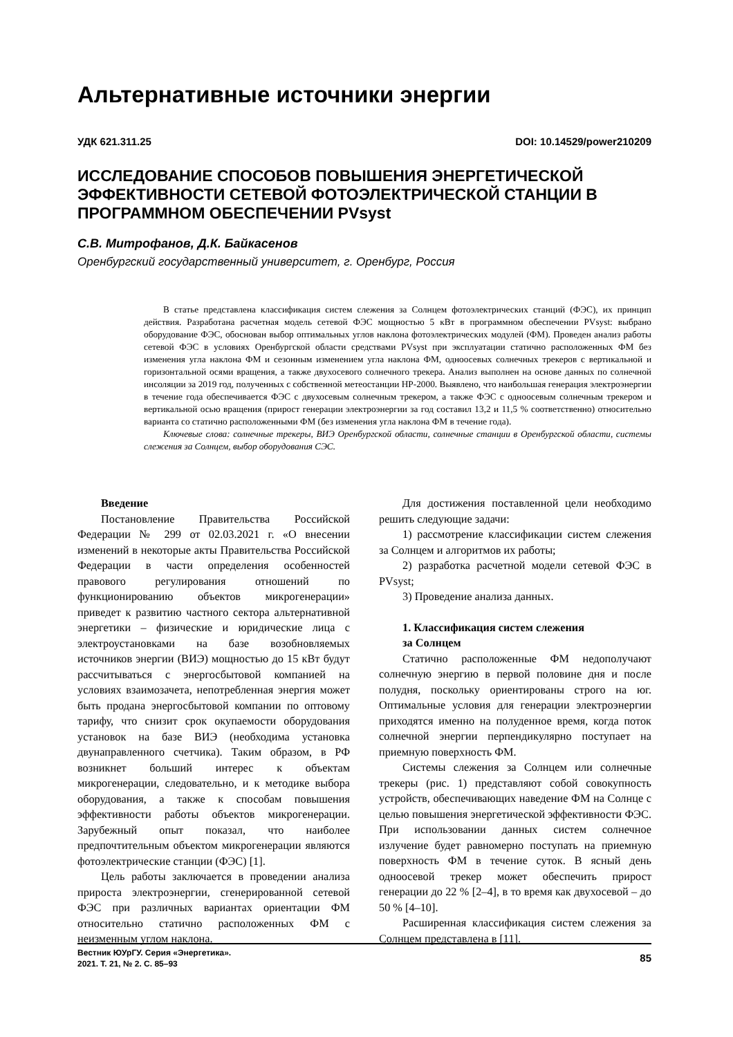Альтернативные источники энергии
УДК 621.311.25 DOI: 10.14529/power210209
ИССЛЕДОВАНИЕ СПОСОБОВ ПОВЫШЕНИЯ ЭНЕРГЕТИЧЕСКОЙ ЭФФЕКТИВНОСТИ СЕТЕВОЙ ФОТОЭЛЕКТРИЧЕСКОЙ СТАНЦИИ В ПРОГРАММНОМ ОБЕСПЕЧЕНИИ PVsyst
С.В. Митрофанов, Д.К. Байкасенов
Оренбургский государственный университет, г. Оренбург, Россия
В статье представлена классификация систем слежения за Солнцем фотоэлектрических станций (ФЭС), их принцип действия. Разработана расчетная модель сетевой ФЭС мощностью 5 кВт в программном обеспечении PVsyst: выбрано оборудование ФЭС, обоснован выбор оптимальных углов наклона фотоэлектрических модулей (ФМ). Проведен анализ работы сетевой ФЭС в условиях Оренбургской области средствами PVsyst при эксплуатации статично расположенных ФМ без изменения угла наклона ФМ и сезонным изменением угла наклона ФМ, одноосевых солнечных трекеров с вертикальной и горизонтальной осями вращения, а также двухосевого солнечного трекера. Анализ выполнен на основе данных по солнечной инсоляции за 2019 год, полученных с собственной метеостанции HP-2000. Выявлено, что наибольшая генерация электроэнергии в течение года обеспечивается ФЭС с двухосевым солнечным трекером, а также ФЭС с одноосевым солнечным трекером и вертикальной осью вращения (прирост генерации электроэнергии за год составил 13,2 и 11,5 % соответственно) относительно варианта со статично расположенными ФМ (без изменения угла наклона ФМ в течение года).
Ключевые слова: солнечные трекеры, ВИЭ Оренбургской области, солнечные станции в Оренбургской области, системы слежения за Солнцем, выбор оборудования СЭС.
Введение
Постановление Правительства Российской Федерации № 299 от 02.03.2021 г. «О внесении изменений в некоторые акты Правительства Российской Федерации в части определения особенностей правового регулирования отношений по функционированию объектов микрогенерации» приведет к развитию частного сектора альтернативной энергетики – физические и юридические лица с электроустановками на базе возобновляемых источников энергии (ВИЭ) мощностью до 15 кВт будут рассчитываться с энергосбытовой компанией на условиях взаимозачета, непотребленная энергия может быть продана энергосбытовой компании по оптовому тарифу, что снизит срок окупаемости оборудования установок на базе ВИЭ (необходима установка двунаправленного счетчика). Таким образом, в РФ возникнет больший интерес к объектам микрогенерации, следовательно, и к методике выбора оборудования, а также к способам повышения эффективности работы объектов микрогенерации. Зарубежный опыт показал, что наиболее предпочтительным объектом микрогенерации являются фотоэлектрические станции (ФЭС) [1].
Цель работы заключается в проведении анализа прироста электроэнергии, сгенерированной сетевой ФЭС при различных вариантах ориентации ФМ относительно статично расположенных ФМ с неизменным углом наклона.
Для достижения поставленной цели необходимо решить следующие задачи:
1) рассмотрение классификации систем слежения за Солнцем и алгоритмов их работы;
2) разработка расчетной модели сетевой ФЭС в PVsyst;
3) Проведение анализа данных.
1. Классификация систем слежения
за Солнцем
Статично расположенные ФМ недополучают солнечную энергию в первой половине дня и после полудня, поскольку ориентированы строго на юг. Оптимальные условия для генерации электроэнергии приходятся именно на полуденное время, когда поток солнечной энергии перпендикулярно поступает на приемную поверхность ФМ.
Системы слежения за Солнцем или солнечные трекеры (рис. 1) представляют собой совокупность устройств, обеспечивающих наведение ФМ на Солнце с целью повышения энергетической эффективности ФЭС. При использовании данных систем солнечное излучение будет равномерно поступать на приемную поверхность ФМ в течение суток. В ясный день одноосевой трекер может обеспечить прирост генерации до 22 % [2–4], в то время как двухосевой – до 50 % [4–10].
Расширенная классификация систем слежения за Солнцем представлена в [11].
Вестник ЮУрГУ. Серия «Энергетика».
2021. Т. 21, № 2. С. 85–93 85